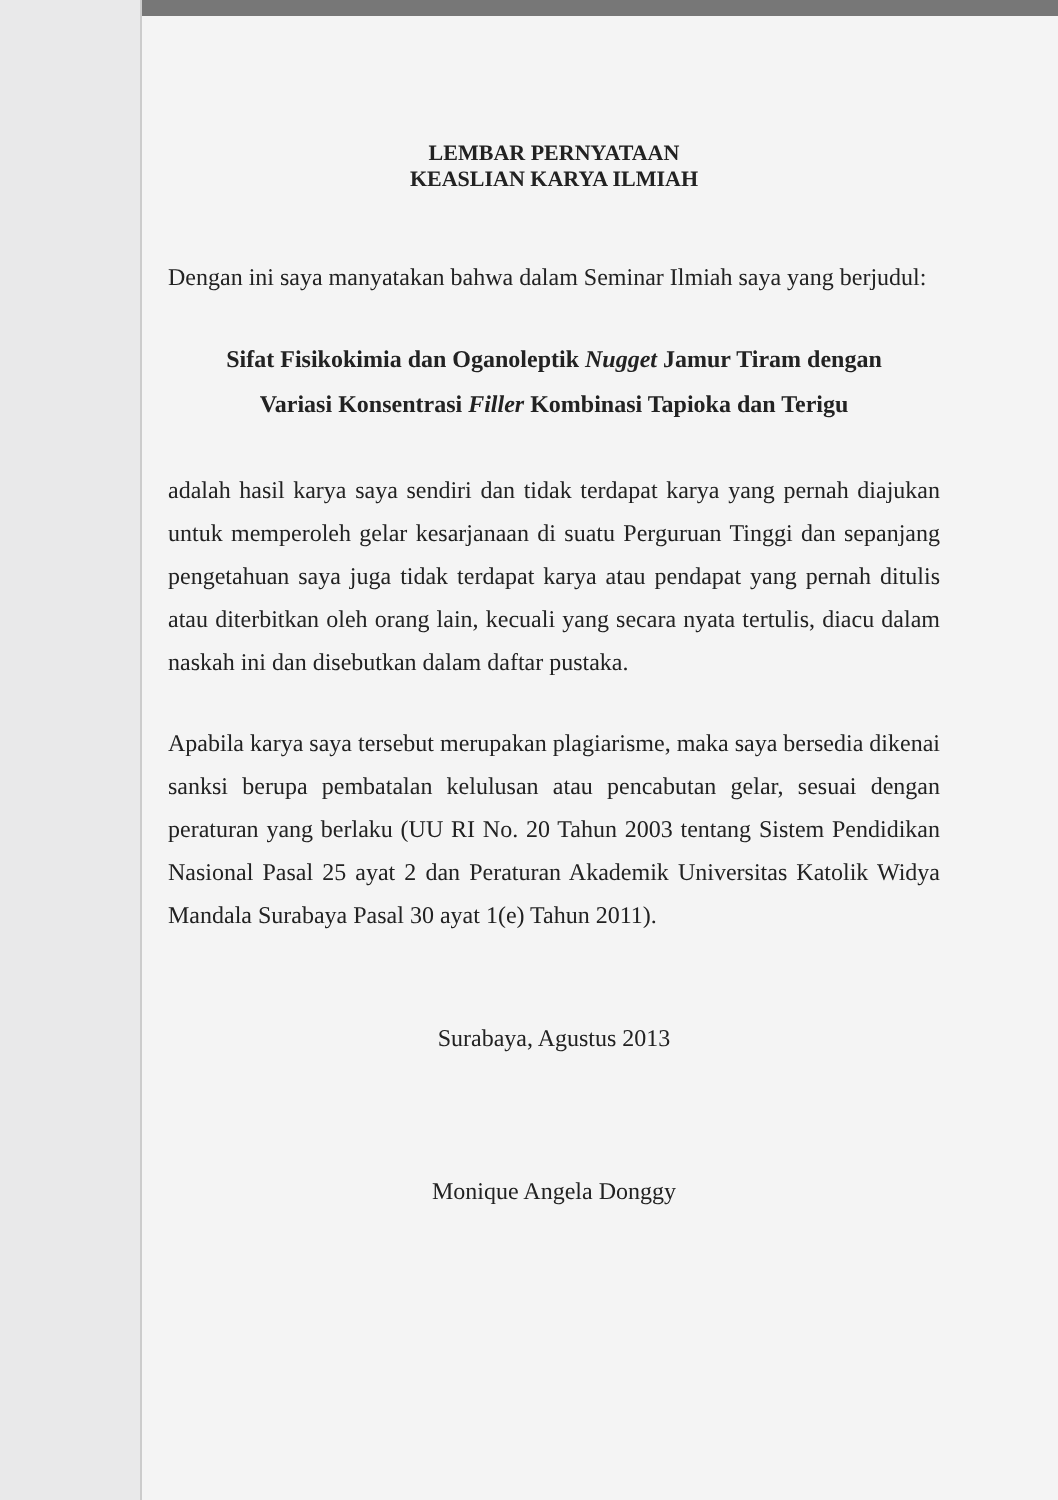LEMBAR PERNYATAAN
KEASLIAN KARYA ILMIAH
Dengan ini saya manyatakan bahwa dalam Seminar Ilmiah saya yang berjudul:
Sifat Fisikokimia dan Oganoleptik Nugget Jamur Tiram dengan
Variasi Konsentrasi Filler Kombinasi Tapioka dan Terigu
adalah hasil karya saya sendiri dan tidak terdapat karya yang pernah diajukan untuk memperoleh gelar kesarjanaan di suatu Perguruan Tinggi dan sepanjang pengetahuan saya juga tidak terdapat karya atau pendapat yang pernah ditulis atau diterbitkan oleh orang lain, kecuali yang secara nyata tertulis, diacu dalam naskah ini dan disebutkan dalam daftar pustaka.
Apabila karya saya tersebut merupakan plagiarisme, maka saya bersedia dikenai sanksi berupa pembatalan kelulusan atau pencabutan gelar, sesuai dengan peraturan yang berlaku (UU RI No. 20 Tahun 2003 tentang Sistem Pendidikan Nasional Pasal 25 ayat 2 dan Peraturan Akademik Universitas Katolik Widya Mandala Surabaya Pasal 30 ayat 1(e) Tahun 2011).
Surabaya, Agustus 2013
Monique Angela Donggy